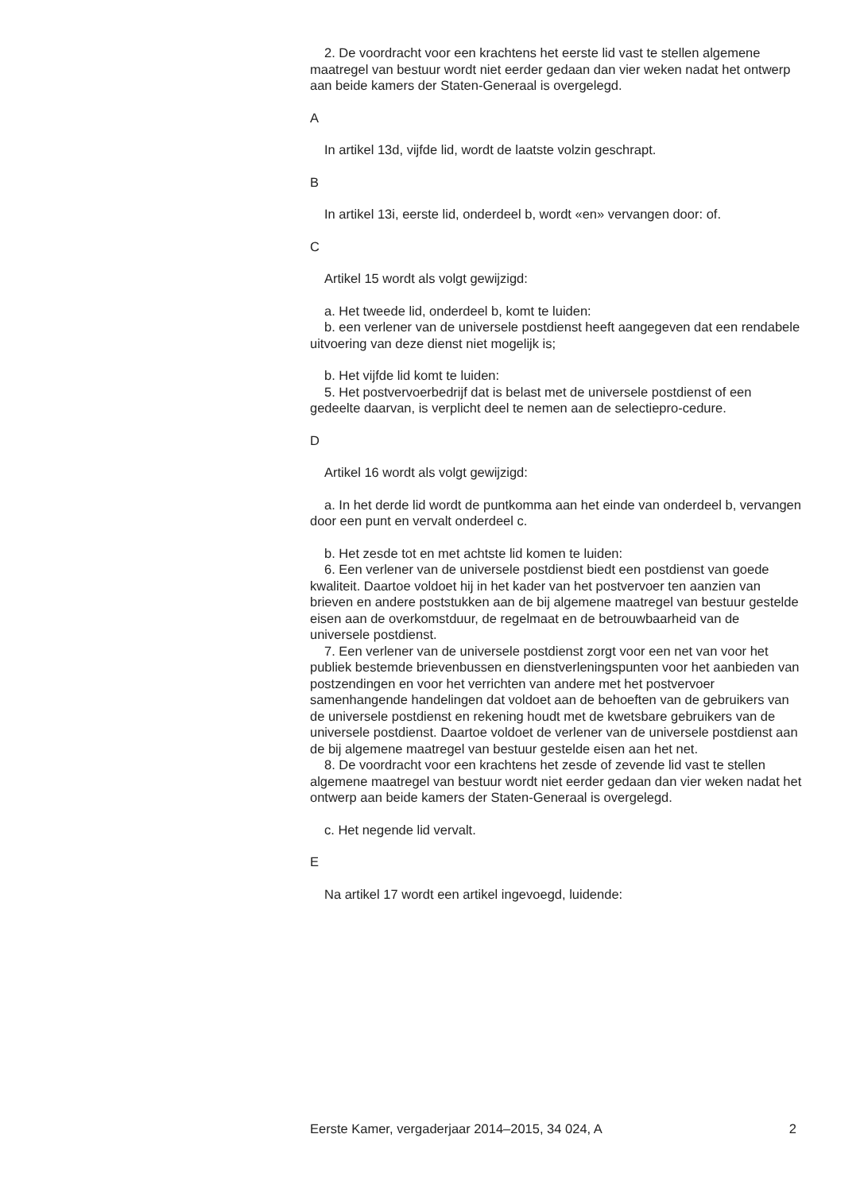2. De voordracht voor een krachtens het eerste lid vast te stellen algemene maatregel van bestuur wordt niet eerder gedaan dan vier weken nadat het ontwerp aan beide kamers der Staten-Generaal is overgelegd.
A
In artikel 13d, vijfde lid, wordt de laatste volzin geschrapt.
B
In artikel 13i, eerste lid, onderdeel b, wordt «en» vervangen door: of.
C
Artikel 15 wordt als volgt gewijzigd:
a. Het tweede lid, onderdeel b, komt te luiden:
b. een verlener van de universele postdienst heeft aangegeven dat een rendabele uitvoering van deze dienst niet mogelijk is;
b. Het vijfde lid komt te luiden:
5. Het postvervoerbedrijf dat is belast met de universele postdienst of een gedeelte daarvan, is verplicht deel te nemen aan de selectiepro-cedure.
D
Artikel 16 wordt als volgt gewijzigd:
a. In het derde lid wordt de puntkomma aan het einde van onderdeel b, vervangen door een punt en vervalt onderdeel c.
b. Het zesde tot en met achtste lid komen te luiden:
6. Een verlener van de universele postdienst biedt een postdienst van goede kwaliteit. Daartoe voldoet hij in het kader van het postvervoer ten aanzien van brieven en andere poststukken aan de bij algemene maatregel van bestuur gestelde eisen aan de overkomstduur, de regelmaat en de betrouwbaarheid van de universele postdienst.
7. Een verlener van de universele postdienst zorgt voor een net van voor het publiek bestemde brievenbussen en dienstverleningspunten voor het aanbieden van postzendingen en voor het verrichten van andere met het postvervoer samenhangende handelingen dat voldoet aan de behoeften van de gebruikers van de universele postdienst en rekening houdt met de kwetsbare gebruikers van de universele postdienst. Daartoe voldoet de verlener van de universele postdienst aan de bij algemene maatregel van bestuur gestelde eisen aan het net.
8. De voordracht voor een krachtens het zesde of zevende lid vast te stellen algemene maatregel van bestuur wordt niet eerder gedaan dan vier weken nadat het ontwerp aan beide kamers der Staten-Generaal is overgelegd.
c. Het negende lid vervalt.
E
Na artikel 17 wordt een artikel ingevoegd, luidende:
Eerste Kamer, vergaderjaar 2014–2015, 34 024, A 2